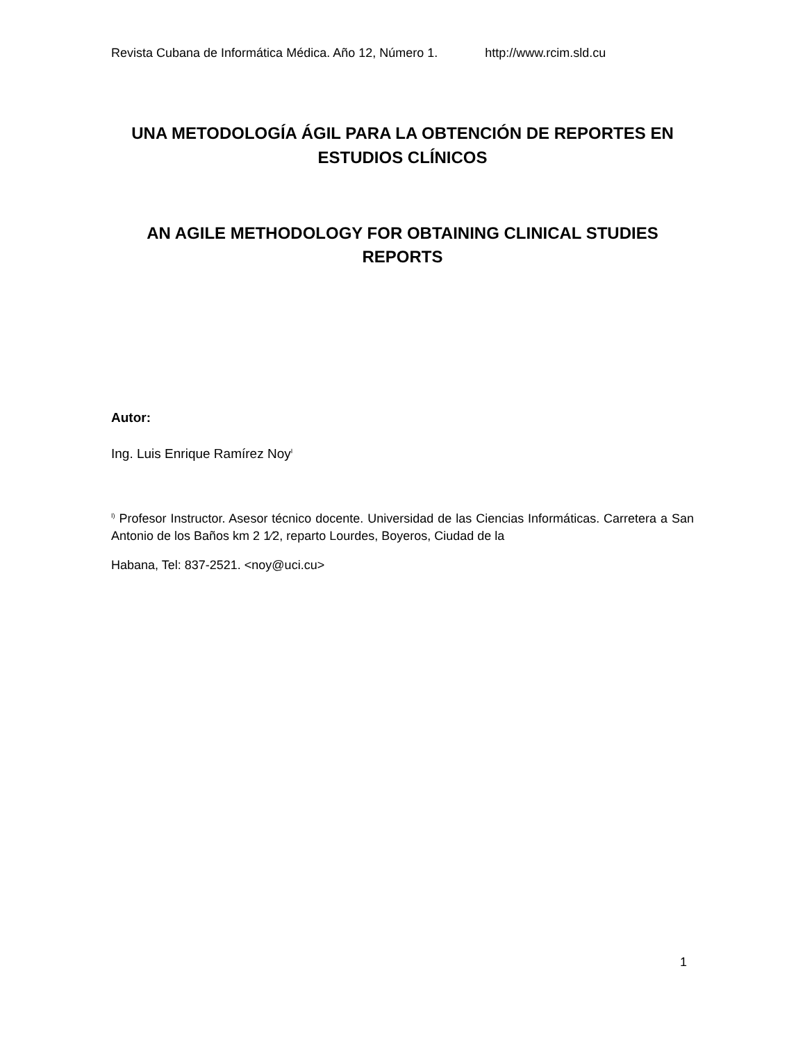Revista Cubana de Informática Médica. Año 12, Número 1. http://www.rcim.sld.cu
UNA METODOLOGÍA ÁGIL PARA LA OBTENCIÓN DE REPORTES EN ESTUDIOS CLÍNICOS
AN AGILE METHODOLOGY FOR OBTAINING CLINICAL STUDIES REPORTS
Autor:
Ing. Luis Enrique Ramírez Noy<sup>I</sup>
<sup>I)</sup> Profesor Instructor. Asesor técnico docente. Universidad de las Ciencias Informáticas. Carretera a San Antonio de los Baños km 2 1⁄2, reparto Lourdes, Boyeros, Ciudad de la
Habana, Tel: 837-2521. <noy@uci.cu>
1